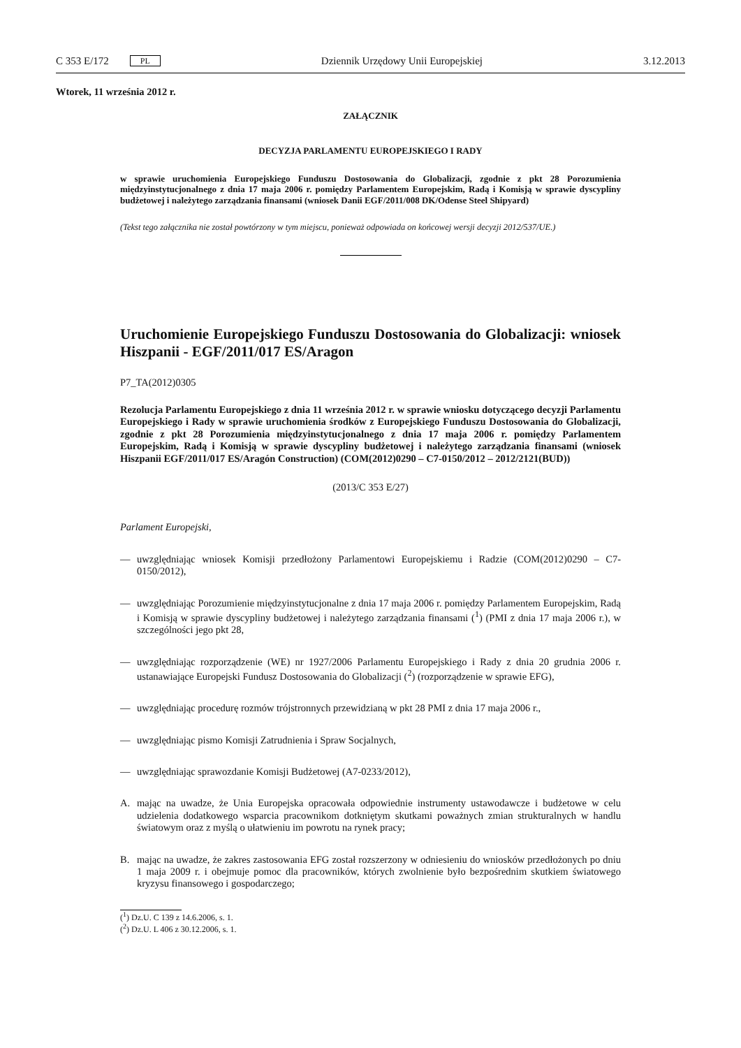C 353 E/172 PL
Dziennik Urzędowy Unii Europejskiej 3.12.2013
Wtorek, 11 września 2012 r.
ZAŁĄCZNIK
DECYZJA PARLAMENTU EUROPEJSKIEGO I RADY
w sprawie uruchomienia Europejskiego Funduszu Dostosowania do Globalizacji, zgodnie z pkt 28 Porozumienia międzyinstytucjonalnego z dnia 17 maja 2006 r. pomiędzy Parlamentem Europejskim, Radą i Komisją w sprawie dyscypliny budżetowej i należytego zarządzania finansami (wniosek Danii EGF/2011/008 DK/Odense Steel Shipyard)
(Tekst tego załącznika nie został powtórzony w tym miejscu, ponieważ odpowiada on końcowej wersji decyzji 2012/537/UE.)
Uruchomienie Europejskiego Funduszu Dostosowania do Globalizacji: wniosek Hiszpanii - EGF/2011/017 ES/Aragon
P7_TA(2012)0305
Rezolucja Parlamentu Europejskiego z dnia 11 września 2012 r. w sprawie wniosku dotyczącego decyzji Parlamentu Europejskiego i Rady w sprawie uruchomienia środków z Europejskiego Funduszu Dostosowania do Globalizacji, zgodnie z pkt 28 Porozumienia międzyinstytucjonalnego z dnia 17 maja 2006 r. pomiędzy Parlamentem Europejskim, Radą i Komisją w sprawie dyscypliny budżetowej i należytego zarządzania finansami (wniosek Hiszpanii EGF/2011/017 ES/Aragón Construction) (COM(2012)0290 – C7-0150/2012 – 2012/2121(BUD))
(2013/C 353 E/27)
Parlament Europejski,
— uwzględniając wniosek Komisji przedłożony Parlamentowi Europejskiemu i Radzie (COM(2012)0290 – C7-0150/2012),
— uwzględniając Porozumienie międzyinstytucjonalne z dnia 17 maja 2006 r. pomiędzy Parlamentem Europejskim, Radą i Komisją w sprawie dyscypliny budżetowej i należytego zarządzania finansami (<sup>1</sup>) (PMI z dnia 17 maja 2006 r.), w szczególności jego pkt 28,
— uwzględniając rozporządzenie (WE) nr 1927/2006 Parlamentu Europejskiego i Rady z dnia 20 grudnia 2006 r. ustanawiające Europejski Fundusz Dostosowania do Globalizacji (<sup>2</sup>) (rozporządzenie w sprawie EFG),
— uwzględniając procedurę rozmów trójstronnych przewidzianą w pkt 28 PMI z dnia 17 maja 2006 r.,
— uwzględniając pismo Komisji Zatrudnienia i Spraw Socjalnych,
— uwzględniając sprawozdanie Komisji Budżetowej (A7-0233/2012),
A. mając na uwadze, że Unia Europejska opracowała odpowiednie instrumenty ustawodawcze i budżetowe w celu udzielenia dodatkowego wsparcia pracownikom dotkniętym skutkami poważnych zmian strukturalnych w handlu światowym oraz z myślą o ułatwieniu im powrotu na rynek pracy;
B. mając na uwadze, że zakres zastosowania EFG został rozszerzony w odniesieniu do wniosków przedłożonych po dniu 1 maja 2009 r. i obejmuje pomoc dla pracowników, których zwolnienie było bezpośrednim skutkiem światowego kryzysu finansowego i gospodarczego;
(<sup>1</sup>) Dz.U. C 139 z 14.6.2006, s. 1.
(<sup>2</sup>) Dz.U. L 406 z 30.12.2006, s. 1.